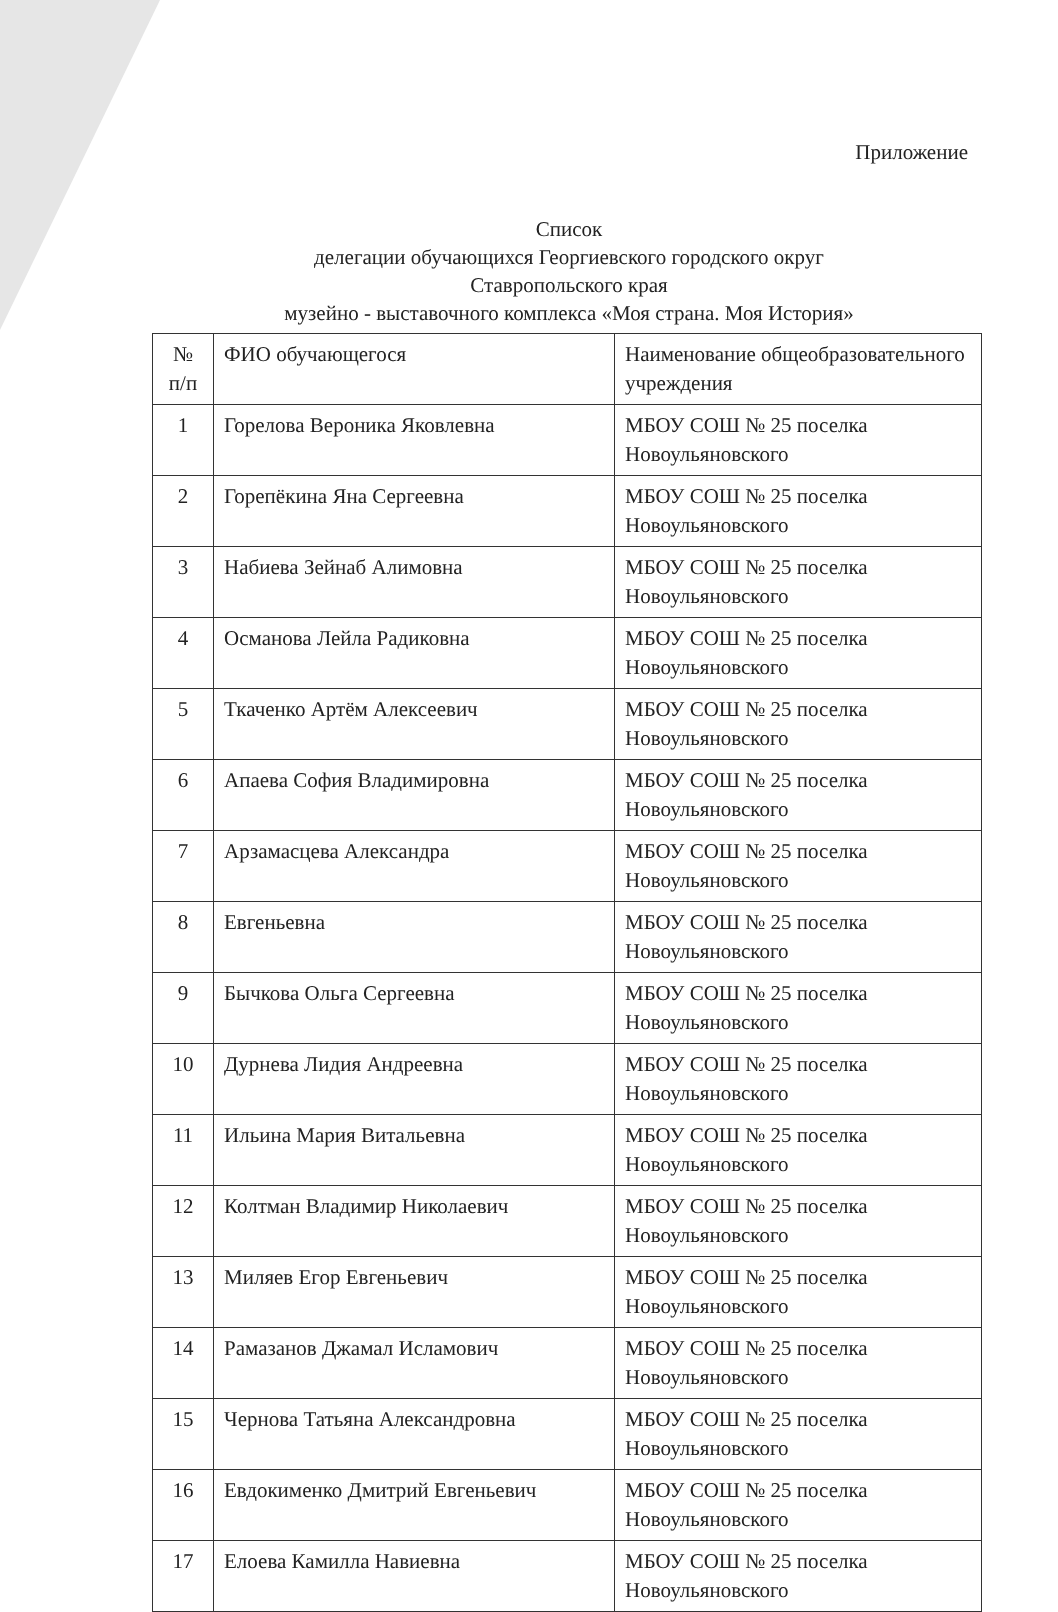Приложение
Список
делегации обучающихся Георгиевского городского округ
Ставропольского края
музейно - выставочного комплекса «Моя страна. Моя История»
| № п/п | ФИО обучающегося | Наименование общеобразовательного учреждения |
| 1 | Горелова Вероника Яковлевна | МБОУ СОШ № 25 поселка Новоульяновского |
| 2 | Горепёкина Яна Сергеевна | МБОУ СОШ № 25 поселка Новоульяновского |
| 3 | Набиева Зейнаб Алимовна | МБОУ СОШ № 25 поселка Новоульяновского |
| 4 | Османова Лейла Радиковна | МБОУ СОШ № 25 поселка Новоульяновского |
| 5 | Ткаченко Артём Алексеевич | МБОУ СОШ № 25 поселка Новоульяновского |
| 6 | Апаева София Владимировна | МБОУ СОШ № 25 поселка Новоульяновского |
| 7 | Арзамасцева Александра | МБОУ СОШ № 25 поселка Новоульяновского |
| 8 | Евгеньевна | МБОУ СОШ № 25 поселка Новоульяновского |
| 9 | Бычкова Ольга Сергеевна | МБОУ СОШ № 25 поселка Новоульяновского |
| 10 | Дурнева Лидия Андреевна | МБОУ СОШ № 25 поселка Новоульяновского |
| 11 | Ильина Мария Витальевна | МБОУ СОШ № 25 поселка Новоульяновского |
| 12 | Колтман Владимир Николаевич | МБОУ СОШ № 25 поселка Новоульяновского |
| 13 | Миляев Егор Евгеньевич | МБОУ СОШ № 25 поселка Новоульяновского |
| 14 | Рамазанов Джамал Исламович | МБОУ СОШ № 25 поселка Новоульяновского |
| 15 | Чернова Татьяна Александровна | МБОУ СОШ № 25 поселка Новоульяновского |
| 16 | Евдокименко Дмитрий Евгеньевич | МБОУ СОШ № 25 поселка Новоульяновского |
| 17 | Елоева Камилла Навиевна | МБОУ СОШ № 25 поселка Новоульяновского |